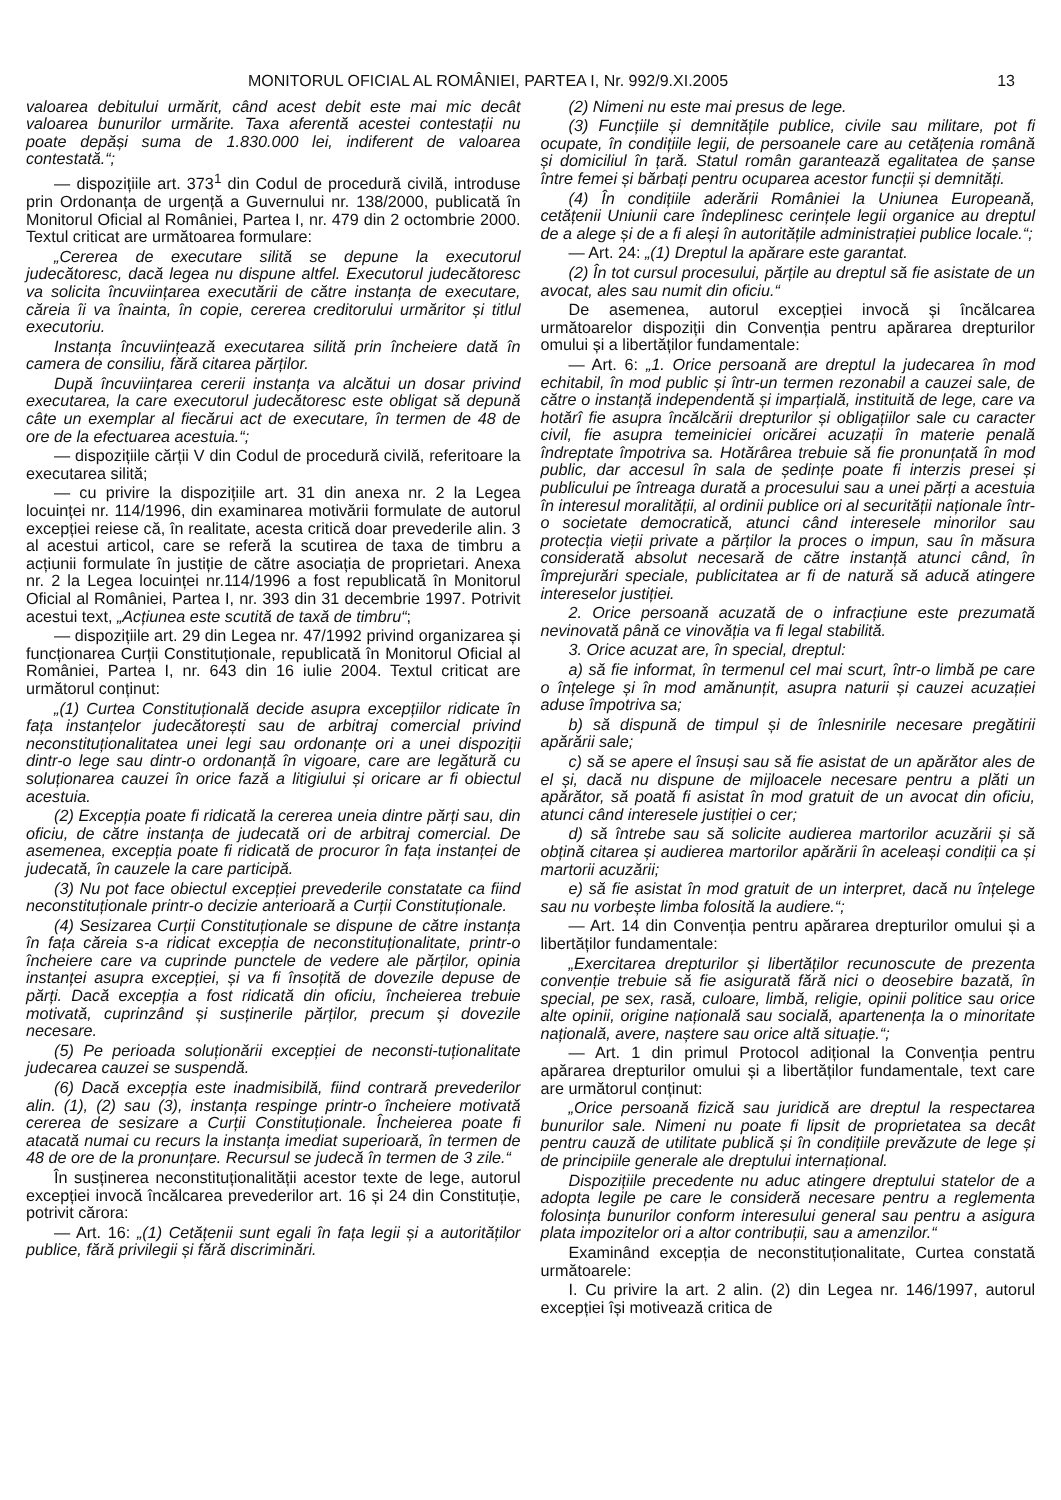MONITORUL OFICIAL AL ROMÂNIEI, PARTEA I, Nr. 992/9.XI.2005 13
valoarea debitului urmărit, când acest debit este mai mic decât valoarea bunurilor urmărite. Taxa aferentă acestei contestații nu poate depăși suma de 1.830.000 lei, indiferent de valoarea contestată.“;
— dispozițiile art. 373<sup>1</sup> din Codul de procedură civilă, introduse prin Ordonanța de urgență a Guvernului nr. 138/2000, publicată în Monitorul Oficial al României, Partea I, nr. 479 din 2 octombrie 2000. Textul criticat are următoarea formulare:
„Cererea de executare silită se depune la executorul judecătoresc, dacă legea nu dispune altfel. Executorul judecătoresc va solicita încuviințarea executării de către instanța de executare, căreia îi va înainta, în copie, cererea creditorului urmăritor și titlul executoriu.
Instanța încuviințează executarea silită prin încheiere dată în camera de consiliu, fără citarea părților.
După încuviințarea cererii instanța va alcătui un dosar privind executarea, la care executorul judecătoresc este obligat să depună câte un exemplar al fiecărui act de executare, în termen de 48 de ore de la efectuarea acestuia.“;
— dispozițiile cărții V din Codul de procedură civilă, referitoare la executarea silită;
— cu privire la dispozițiile art. 31 din anexa nr. 2 la Legea locuinței nr. 114/1996, din examinarea motivării formulate de autorul excepției reiese că, în realitate, acesta critică doar prevederile alin. 3 al acestui articol, care se referă la scutirea de taxa de timbru a acțiunii formulate în justiție de către asociația de proprietari. Anexa nr. 2 la Legea locuinței nr.114/1996 a fost republicată în Monitorul Oficial al României, Partea I, nr. 393 din 31 decembrie 1997. Potrivit acestui text, „Acțiunea este scutită de taxă de timbru“;
— dispozițiile art. 29 din Legea nr. 47/1992 privind organizarea și funcționarea Curții Constituționale, republicată în Monitorul Oficial al României, Partea I, nr. 643 din 16 iulie 2004. Textul criticat are următorul conținut:
„(1) Curtea Constituțională decide asupra excepțiilor ridicate în fața instanțelor judecătorești sau de arbitraj comercial privind neconstituționalitatea unei legi sau ordonanțe ori a unei dispoziții dintr-o lege sau dintr-o ordonanță în vigoare, care are legătură cu soluționarea cauzei în orice fază a litigiului și oricare ar fi obiectul acestuia.
(2) Excepția poate fi ridicată la cererea uneia dintre părți sau, din oficiu, de către instanța de judecată ori de arbitraj comercial. De asemenea, excepția poate fi ridicată de procuror în fața instanței de judecată, în cauzele la care participă.
(3) Nu pot face obiectul excepției prevederile constatate ca fiind neconstituționale printr-o decizie anterioară a Curții Constituționale.
(4) Sesizarea Curții Constituționale se dispune de către instanța în fața căreia s-a ridicat excepția de neconstituționalitate, printr-o încheiere care va cuprinde punctele de vedere ale părților, opinia instanței asupra excepției, și va fi însoțită de dovezile depuse de părți. Dacă excepția a fost ridicată din oficiu, încheierea trebuie motivată, cuprinzând și susținerile părților, precum și dovezile necesare.
(5) Pe perioada soluționării excepției de neconsti-tuționalitate judecarea cauzei se suspendă.
(6) Dacă excepția este inadmisibilă, fiind contrară prevederilor alin. (1), (2) sau (3), instanța respinge printr-o încheiere motivată cererea de sesizare a Curții Constituționale. Încheierea poate fi atacată numai cu recurs la instanța imediat superioară, în termen de 48 de ore de la pronunțare. Recursul se judecă în termen de 3 zile.“
În susținerea neconstituționalității acestor texte de lege, autorul excepției invocă încălcarea prevederilor art. 16 și 24 din Constituție, potrivit cărora:
— Art. 16: „(1) Cetățenii sunt egali în fața legii și a autorităților publice, fără privilegii și fără discriminări.
(2) Nimeni nu este mai presus de lege.
(3) Funcțiile și demnitățile publice, civile sau militare, pot fi ocupate, în condițiile legii, de persoanele care au cetățenia română și domiciliul în țară. Statul român garantează egalitatea de șanse între femei și bărbați pentru ocuparea acestor funcții și demnități.
(4) În condițiile aderării României la Uniunea Europeană, cetățenii Uniunii care îndeplinesc cerințele legii organice au dreptul de a alege și de a fi aleși în autoritățile administrației publice locale.“;
— Art. 24: „(1) Dreptul la apărare este garantat.
(2) În tot cursul procesului, părțile au dreptul să fie asistate de un avocat, ales sau numit din oficiu.“
De asemenea, autorul excepției invocă și încălcarea următoarelor dispoziții din Convenția pentru apărarea drepturilor omului și a libertăților fundamentale:
— Art. 6: „1. Orice persoană are dreptul la judecarea în mod echitabil, în mod public și într-un termen rezonabil a cauzei sale, de către o instanță independentă și imparțială, instituită de lege, care va hotărî fie asupra încălcării drepturilor și obligațiilor sale cu caracter civil, fie asupra temeiniciei oricărei acuzații în materie penală îndreptate împotriva sa. Hotărârea trebuie să fie pronunțată în mod public, dar accesul în sala de ședințe poate fi interzis presei și publicului pe întreaga durată a procesului sau a unei părți a acestuia în interesul moralității, al ordinii publice ori al securității naționale într-o societate democratică, atunci când interesele minorilor sau protecția vieții private a părților la proces o impun, sau în măsura considerată absolut necesară de către instanță atunci când, în împrejurări speciale, publicitatea ar fi de natură să aducă atingere intereselor justiției.
2. Orice persoană acuzată de o infracțiune este prezumată nevinovată până ce vinovăția va fi legal stabilită.
3. Orice acuzat are, în special, dreptul:
a) să fie informat, în termenul cel mai scurt, într-o limbă pe care o înțelege și în mod amănunțit, asupra naturii și cauzei acuzației aduse împotriva sa;
b) să dispună de timpul și de înlesnirile necesare pregătirii apărării sale;
c) să se apere el însuși sau să fie asistat de un apărător ales de el și, dacă nu dispune de mijloacele necesare pentru a plăti un apărător, să poată fi asistat în mod gratuit de un avocat din oficiu, atunci când interesele justiției o cer;
d) să întrebe sau să solicite audierea martorilor acuzării și să obțină citarea și audierea martorilor apărării în aceleași condiții ca și martorii acuzării;
e) să fie asistat în mod gratuit de un interpret, dacă nu înțelege sau nu vorbește limba folosită la audiere.“;
— Art. 14 din Convenția pentru apărarea drepturilor omului și a libertăților fundamentale:
„Exercitarea drepturilor și libertăților recunoscute de prezenta convenție trebuie să fie asigurată fără nici o deosebire bazată, în special, pe sex, rasă, culoare, limbă, religie, opinii politice sau orice alte opinii, origine națională sau socială, apartenența la o minoritate națională, avere, naștere sau orice altă situație.“;
— Art. 1 din primul Protocol adițional la Convenția pentru apărarea drepturilor omului și a libertăților fundamentale, text care are următorul conținut:
„Orice persoană fizică sau juridică are dreptul la respectarea bunurilor sale. Nimeni nu poate fi lipsit de proprietatea sa decât pentru cauză de utilitate publică și în condițiile prevăzute de lege și de principiile generale ale dreptului internațional.
Dispozițiile precedente nu aduc atingere dreptului statelor de a adopta legile pe care le consideră necesare pentru a reglementa folosința bunurilor conform interesului general sau pentru a asigura plata impozitelor ori a altor contribuții, sau a amenzilor.“
Examinând excepția de neconstituționalitate, Curtea constată următoarele:
I. Cu privire la art. 2 alin. (2) din Legea nr. 146/1997, autorul excepției își motivează critica de